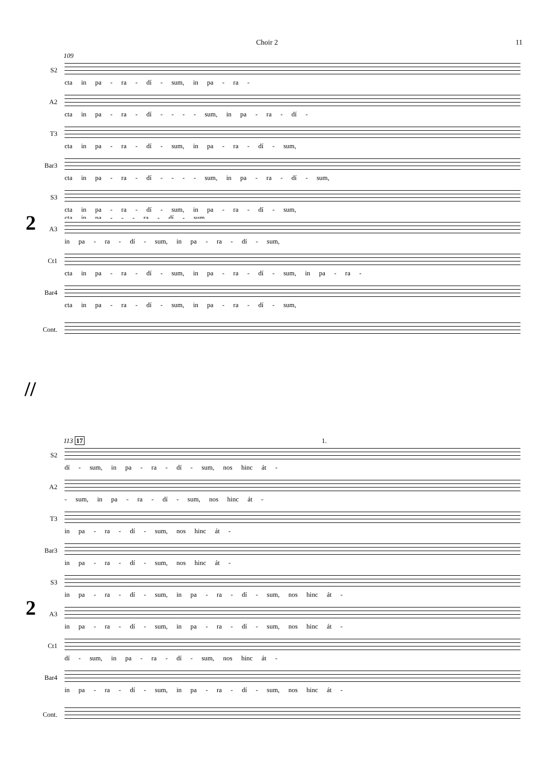Choir 2 11
109
2
S2
cta in pa - ra - dí - sum, in pa - ra -
A2
cta in pa - ra - dí - - - - sum, in pa - ra - dí -
T3
cta in pa - ra - dí - sum, in pa - ra - dí - sum,
Bar3
cta in pa - ra - dí - - - - sum, in pa - ra - dí - sum,
S3
cta in pa - ra - dí - sum, in pa - ra - dí - sum,
cta in pa - - - ra - dí - sum,
A3
in pa - ra - dí - sum, in pa - ra - dí - sum,
Ct1
cta in pa - ra - dí - sum, in pa - ra - dí - sum, in pa - ra -
Bar4
cta in pa - ra - dí - sum, in pa - ra - dí - sum,
Cont.
//
113 17 1.
2
S2
dí - sum, in pa - ra - dí - sum, nos hinc át -
A2
- sum, in pa - ra - dí - sum, nos hinc át -
T3
in pa - ra - dí - sum, nos hinc át -
Bar3
in pa - ra - dí - sum, nos hinc át -
S3
in pa - ra - dí - sum, in pa - ra - dí - sum, nos hinc át -
A3
in pa - ra - dí - sum, in pa - ra - dí - sum, nos hinc át -
Ct1
dí - sum, in pa - ra - dí - sum, nos hinc át -
Bar4
in pa - ra - dí - sum, in pa - ra - dí - sum, nos hinc át -
Cont.